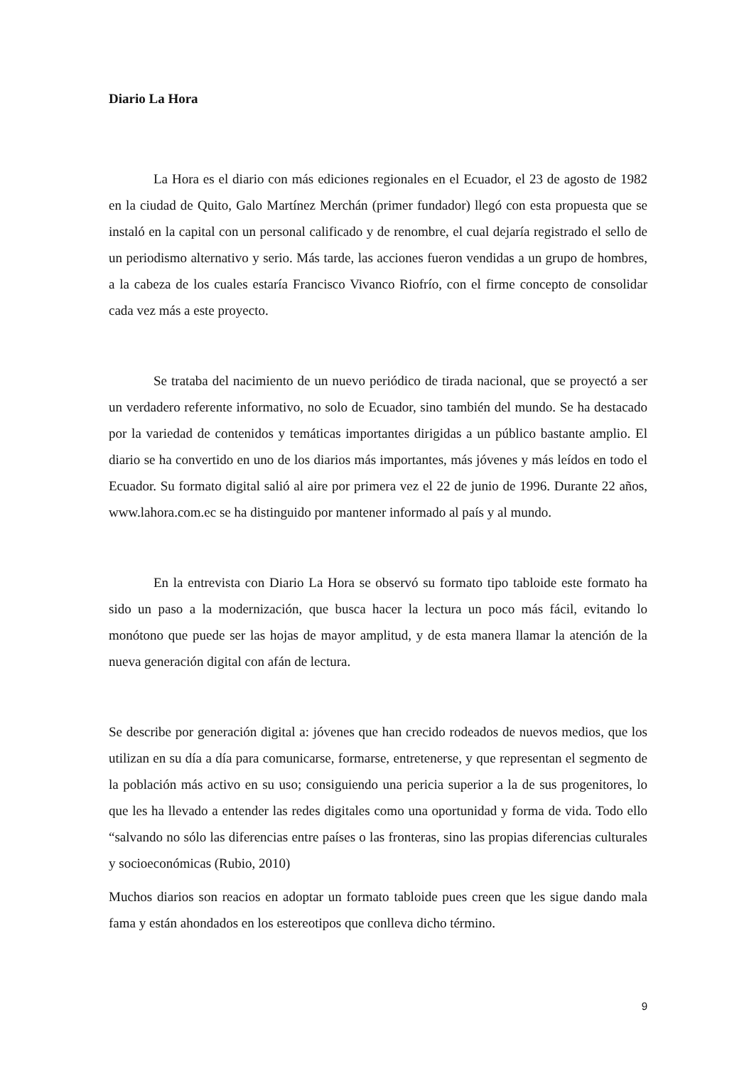Diario La Hora
La Hora es el diario con más ediciones regionales en el Ecuador, el 23 de agosto de 1982 en la ciudad de Quito, Galo Martínez Merchán (primer fundador) llegó con esta propuesta que se instaló en la capital con un personal calificado y de renombre, el cual dejaría registrado el sello de un periodismo alternativo y serio. Más tarde, las acciones fueron vendidas a un grupo de hombres, a la cabeza de los cuales estaría Francisco Vivanco Riofrío, con el firme concepto de consolidar cada vez más a este proyecto.
Se trataba del nacimiento de un nuevo periódico de tirada nacional, que se proyectó a ser un verdadero referente informativo, no solo de Ecuador, sino también del mundo. Se ha destacado por la variedad de contenidos y temáticas importantes dirigidas a un público bastante amplio. El diario se ha convertido en uno de los diarios más importantes, más jóvenes y más leídos en todo el Ecuador. Su formato digital salió al aire por primera vez el 22 de junio de 1996. Durante 22 años, www.lahora.com.ec se ha distinguido por mantener informado al país y al mundo.
En la entrevista con Diario La Hora se observó su formato tipo tabloide este formato ha sido un paso a la modernización, que busca hacer la lectura un poco más fácil, evitando lo monótono que puede ser las hojas de mayor amplitud, y de esta manera llamar la atención de la nueva generación digital con afán de lectura.
Se describe por generación digital a: jóvenes que han crecido rodeados de nuevos medios, que los utilizan en su día a día para comunicarse, formarse, entretenerse, y que representan el segmento de la población más activo en su uso; consiguiendo una pericia superior a la de sus progenitores, lo que les ha llevado a entender las redes digitales como una oportunidad y forma de vida. Todo ello “salvando no sólo las diferencias entre países o las fronteras, sino las propias diferencias culturales y socioeconómicas (Rubio, 2010)
Muchos diarios son reacios en adoptar un formato tabloide pues creen que les sigue dando mala fama y están ahondados en los estereotipos que conlleva dicho término.
9